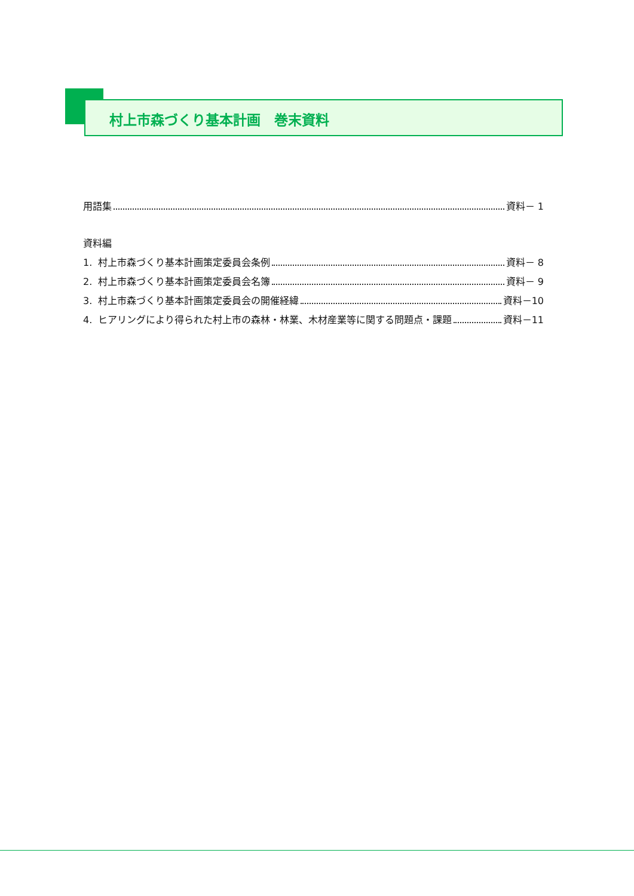村上市森づくり基本計画　巻末資料
用語集 資料－ 1
資料編
1. 村上市森づくり基本計画策定委員会条例 資料－ 8
2. 村上市森づくり基本計画策定委員会名簿 資料－ 9
3. 村上市森づくり基本計画策定委員会の開催経緯 資料－10
4. ヒアリングにより得られた村上市の森林・林業、木材産業等に関する問題点・課題 資料－11